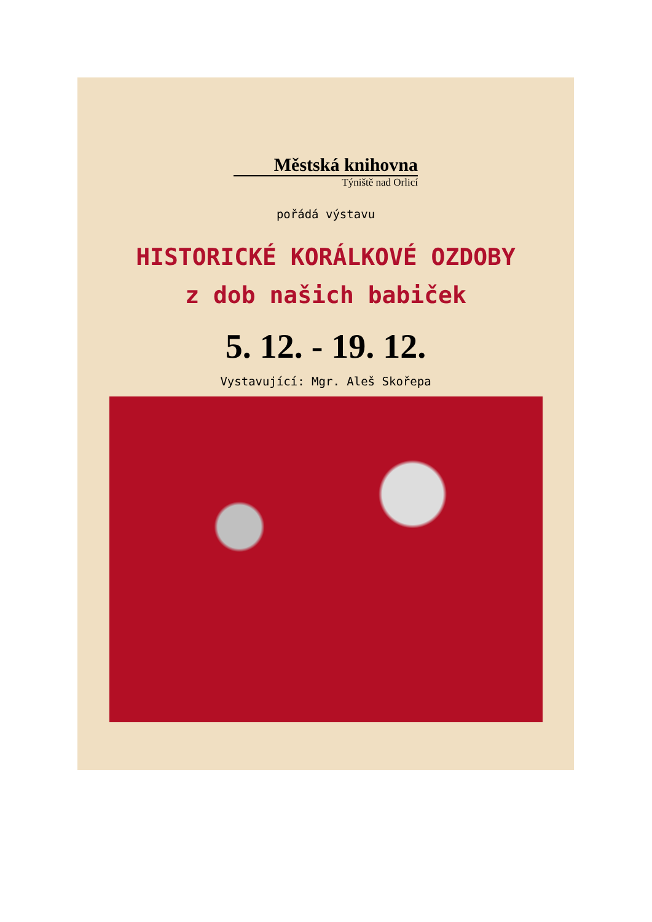Městská knihovna
Týniště nad Orlicí
pořádá výstavu
HISTORICKÉ KORÁLKOVÉ OZDOBY
z dob našich babiček
5. 12. - 19. 12.
Vystavující: Mgr. Aleš Skořepa